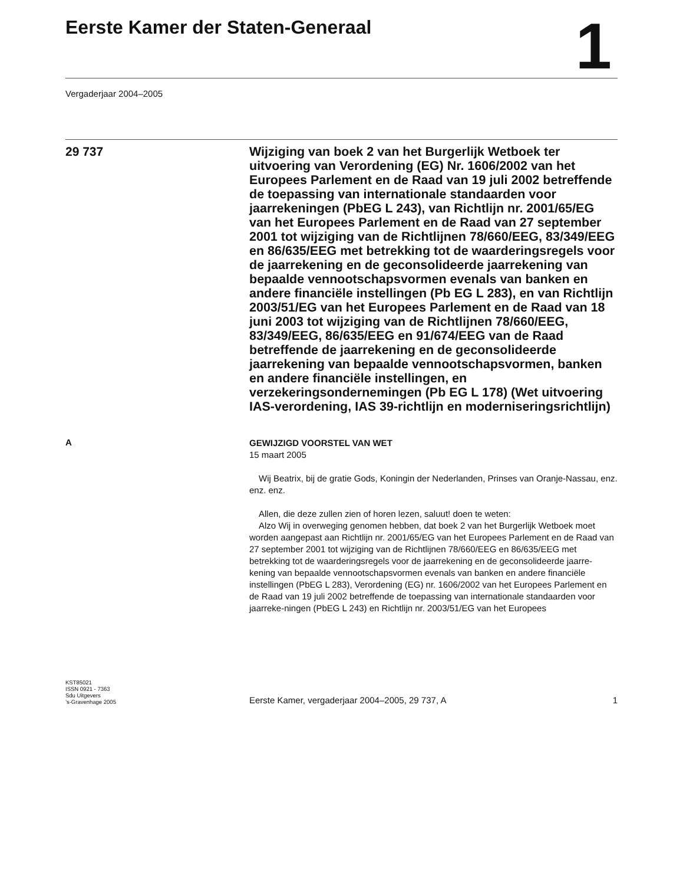Eerste Kamer der Staten-Generaal
1
Vergaderjaar 2004–2005
29 737
Wijziging van boek 2 van het Burgerlijk Wetboek ter uitvoering van Verordening (EG) Nr. 1606/2002 van het Europees Parlement en de Raad van 19 juli 2002 betreffende de toepassing van internationale standaarden voor jaarrekeningen (PbEG L 243), van Richtlijn nr. 2001/65/EG van het Europees Parlement en de Raad van 27 september 2001 tot wijziging van de Richtlijnen 78/660/EEG, 83/349/EEG en 86/635/EEG met betrekking tot de waarderingsregels voor de jaarrekening en de geconsolideerde jaarrekening van bepaalde vennootschapsvormen evenals van banken en andere financiële instellingen (Pb EG L 283), en van Richtlijn 2003/51/EG van het Europees Parlement en de Raad van 18 juni 2003 tot wijziging van de Richtlijnen 78/660/EEG, 83/349/EEG, 86/635/EEG en 91/674/EEG van de Raad betreffende de jaarrekening en de geconsolideerde jaarrekening van bepaalde vennootschapsvormen, banken en andere financiële instellingen, en verzekeringsondernemingen (Pb EG L 178) (Wet uitvoering IAS-verordening, IAS 39-richtlijn en moderniseringsrichtlijn)
A
GEWIJZIGD VOORSTEL VAN WET
15 maart 2005
Wij Beatrix, bij de gratie Gods, Koningin der Nederlanden, Prinses van Oranje-Nassau, enz. enz. enz.
Allen, die deze zullen zien of horen lezen, saluut! doen te weten:
Alzo Wij in overweging genomen hebben, dat boek 2 van het Burgerlijk Wetboek moet worden aangepast aan Richtlijn nr. 2001/65/EG van het Europees Parlement en de Raad van 27 september 2001 tot wijziging van de Richtlijnen 78/660/EEG en 86/635/EEG met betrekking tot de waarderingsregels voor de jaarrekening en de geconsolideerde jaarre-kening van bepaalde vennootschapsvormen evenals van banken en andere financiële instellingen (PbEG L 283), Verordening (EG) nr. 1606/2002 van het Europees Parlement en de Raad van 19 juli 2002 betreffende de toepassing van internationale standaarden voor jaarreke-ningen (PbEG L 243) en Richtlijn nr. 2003/51/EG van het Europees
KST85021
ISSN 0921 - 7363
Sdu Uitgevers
’s-Gravenhage 2005
Eerste Kamer, vergaderjaar 2004–2005, 29 737, A 1